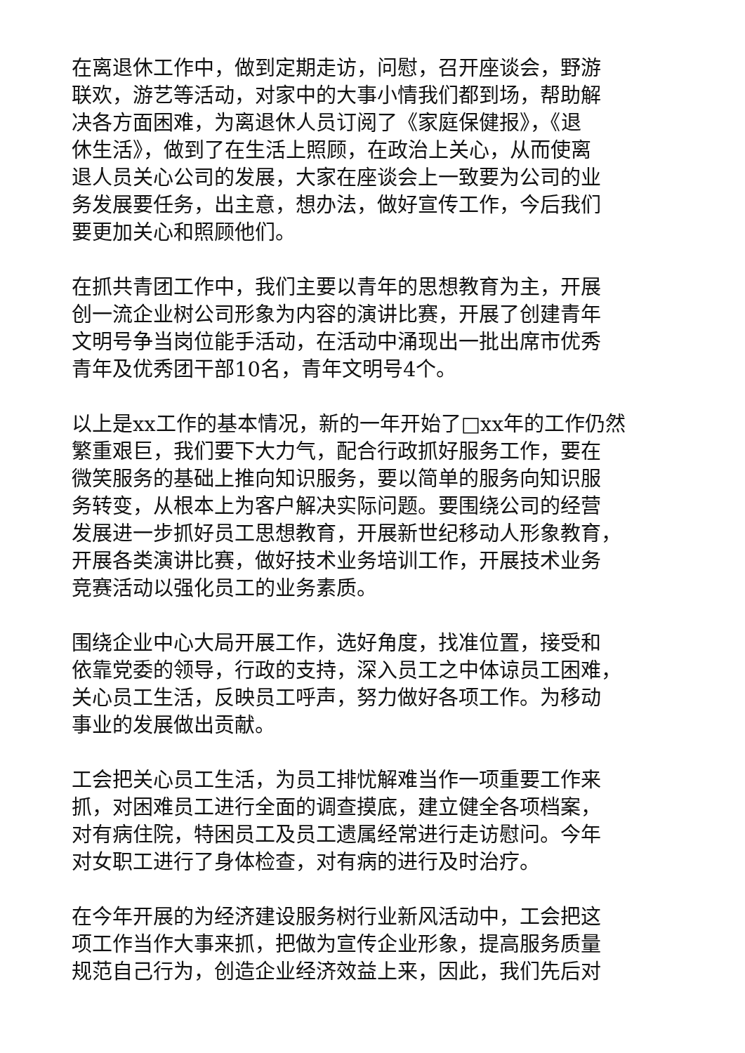在离退休工作中，做到定期走访，问慰，召开座谈会，野游
联欢，游艺等活动，对家中的大事小情我们都到场，帮助解
决各方面困难，为离退休人员订阅了《家庭保健报》，《退
休生活》，做到了在生活上照顾，在政治上关心，从而使离
退人员关心公司的发展，大家在座谈会上一致要为公司的业
务发展要任务，出主意，想办法，做好宣传工作，今后我们
要更加关心和照顾他们。
在抓共青团工作中，我们主要以青年的思想教育为主，开展
创一流企业树公司形象为内容的演讲比赛，开展了创建青年
文明号争当岗位能手活动，在活动中涌现出一批出席市优秀
青年及优秀团干部10名，青年文明号4个。
以上是xx工作的基本情况，新的一年开始了□xx年的工作仍然
繁重艰巨，我们要下大力气，配合行政抓好服务工作，要在
微笑服务的基础上推向知识服务，要以简单的服务向知识服
务转变，从根本上为客户解决实际问题。要围绕公司的经营
发展进一步抓好员工思想教育，开展新世纪移动人形象教育，
开展各类演讲比赛，做好技术业务培训工作，开展技术业务
竞赛活动以强化员工的业务素质。
围绕企业中心大局开展工作，选好角度，找准位置，接受和
依靠党委的领导，行政的支持，深入员工之中体谅员工困难，
关心员工生活，反映员工呼声，努力做好各项工作。为移动
事业的发展做出贡献。
工会把关心员工生活，为员工排忧解难当作一项重要工作来
抓，对困难员工进行全面的调查摸底，建立健全各项档案，
对有病住院，特困员工及员工遗属经常进行走访慰问。今年
对女职工进行了身体检查，对有病的进行及时治疗。
在今年开展的为经济建设服务树行业新风活动中，工会把这
项工作当作大事来抓，把做为宣传企业形象，提高服务质量
规范自己行为，创造企业经济效益上来，因此，我们先后对